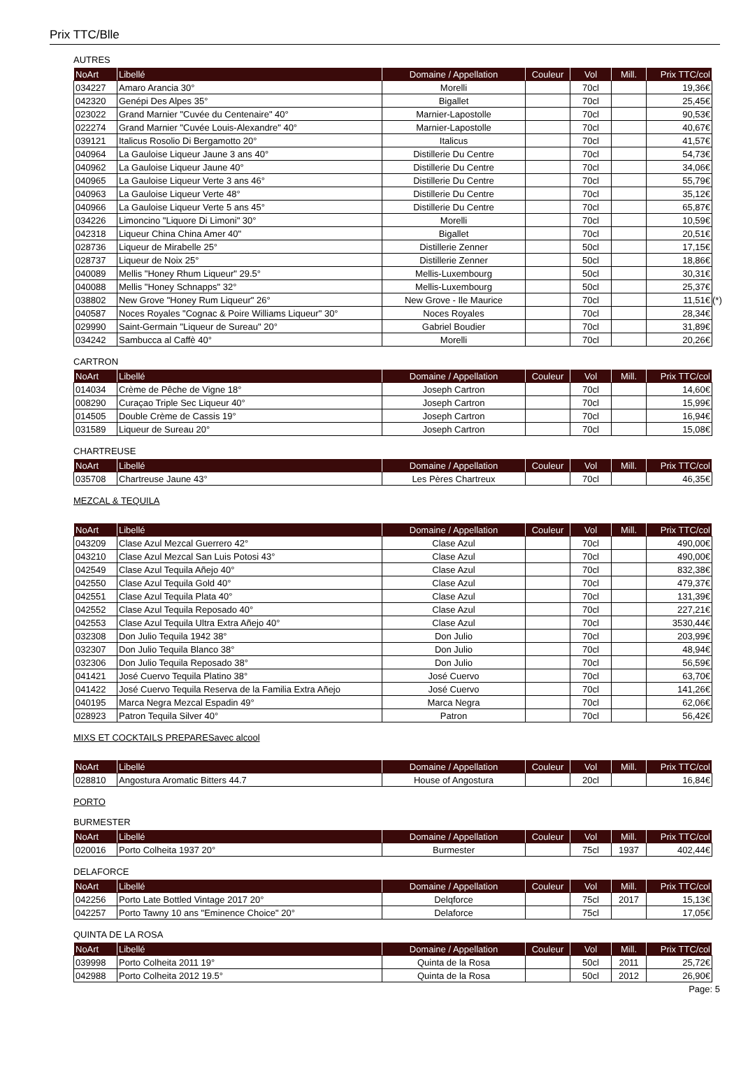Prix TTC/Blle
AUTRES
| NoArt | Libellé | Domaine / Appellation | Couleur | Vol | Mill. | Prix TTC/col |
| --- | --- | --- | --- | --- | --- | --- |
| 034227 | Amaro Arancia 30° | Morelli | | 70cl | | 19,36€ |
| 042320 | Genépi Des Alpes 35° | Bigallet | | 70cl | | 25,45€ |
| 023022 | Grand Marnier "Cuvée du Centenaire" 40° | Marnier-Lapostolle | | 70cl | | 90,53€ |
| 022274 | Grand Marnier "Cuvée Louis-Alexandre" 40° | Marnier-Lapostolle | | 70cl | | 40,67€ |
| 039121 | Italicus Rosolio Di Bergamotto 20° | Italicus | | 70cl | | 41,57€ |
| 040964 | La Gauloise Liqueur Jaune 3 ans 40° | Distillerie Du Centre | | 70cl | | 54,73€ |
| 040962 | La Gauloise Liqueur Jaune 40° | Distillerie Du Centre | | 70cl | | 34,06€ |
| 040965 | La Gauloise Liqueur Verte 3 ans 46° | Distillerie Du Centre | | 70cl | | 55,79€ |
| 040963 | La Gauloise Liqueur Verte 48° | Distillerie Du Centre | | 70cl | | 35,12€ |
| 040966 | La Gauloise Liqueur Verte 5 ans 45° | Distillerie Du Centre | | 70cl | | 65,87€ |
| 034226 | Limoncino "Liquore Di Limoni" 30° | Morelli | | 70cl | | 10,59€ |
| 042318 | Liqueur China China Amer 40" | Bigallet | | 70cl | | 20,51€ |
| 028736 | Liqueur de Mirabelle 25° | Distillerie Zenner | | 50cl | | 17,15€ |
| 028737 | Liqueur de Noix 25° | Distillerie Zenner | | 50cl | | 18,86€ |
| 040089 | Mellis "Honey Rhum Liqueur" 29.5° | Mellis-Luxembourg | | 50cl | | 30,31€ |
| 040088 | Mellis "Honey Schnapps" 32° | Mellis-Luxembourg | | 50cl | | 25,37€ |
| 038802 | New Grove "Honey Rum Liqueur" 26° | New Grove - Ile Maurice | | 70cl | | 11,51€ (*) |
| 040587 | Noces Royales "Cognac & Poire Williams Liqueur" 30° | Noces Royales | | 70cl | | 28,34€ |
| 029990 | Saint-Germain "Liqueur de Sureau" 20° | Gabriel Boudier | | 70cl | | 31,89€ |
| 034242 | Sambucca al Caffè 40° | Morelli | | 70cl | | 20,26€ |
CARTRON
| NoArt | Libellé | Domaine / Appellation | Couleur | Vol | Mill. | Prix TTC/col |
| --- | --- | --- | --- | --- | --- | --- |
| 014034 | Crème de Pêche de Vigne 18° | Joseph Cartron | | 70cl | | 14,60€ |
| 008290 | Curaçao Triple Sec Liqueur 40° | Joseph Cartron | | 70cl | | 15,99€ |
| 014505 | Double Crème de Cassis 19° | Joseph Cartron | | 70cl | | 16,94€ |
| 031589 | Liqueur de Sureau 20° | Joseph Cartron | | 70cl | | 15,08€ |
CHARTREUSE
| NoArt | Libellé | Domaine / Appellation | Couleur | Vol | Mill. | Prix TTC/col |
| --- | --- | --- | --- | --- | --- | --- |
| 035708 | Chartreuse Jaune 43° | Les Pères Chartreux | | 70cl | | 46,35€ |
MEZCAL & TEQUILA
| NoArt | Libellé | Domaine / Appellation | Couleur | Vol | Mill. | Prix TTC/col |
| --- | --- | --- | --- | --- | --- | --- |
| 043209 | Clase Azul Mezcal Guerrero 42° | Clase Azul | | 70cl | | 490,00€ |
| 043210 | Clase Azul Mezcal San Luis Potosi 43° | Clase Azul | | 70cl | | 490,00€ |
| 042549 | Clase Azul Tequila Añejo 40° | Clase Azul | | 70cl | | 832,38€ |
| 042550 | Clase Azul Tequila Gold 40° | Clase Azul | | 70cl | | 479,37€ |
| 042551 | Clase Azul Tequila Plata 40° | Clase Azul | | 70cl | | 131,39€ |
| 042552 | Clase Azul Tequila Reposado 40° | Clase Azul | | 70cl | | 227,21€ |
| 042553 | Clase Azul Tequila Ultra Extra Añejo 40° | Clase Azul | | 70cl | | 3530,44€ |
| 032308 | Don Julio Tequila 1942 38° | Don Julio | | 70cl | | 203,99€ |
| 032307 | Don Julio Tequila Blanco 38° | Don Julio | | 70cl | | 48,94€ |
| 032306 | Don Julio Tequila Reposado 38° | Don Julio | | 70cl | | 56,59€ |
| 041421 | José Cuervo Tequila Platino 38° | José Cuervo | | 70cl | | 63,70€ |
| 041422 | José Cuervo Tequila Reserva de la Familia Extra Añejo | José Cuervo | | 70cl | | 141,26€ |
| 040195 | Marca Negra Mezcal Espadin 49° | Marca Negra | | 70cl | | 62,06€ |
| 028923 | Patron Tequila Silver 40° | Patron | | 70cl | | 56,42€ |
MIXS ET COCKTAILS PREPARESavec alcool
| NoArt | Libellé | Domaine / Appellation | Couleur | Vol | Mill. | Prix TTC/col |
| --- | --- | --- | --- | --- | --- | --- |
| 028810 | Angostura Aromatic Bitters 44.7 | House of Angostura | | 20cl | | 16,84€ |
PORTO
BURMESTER
| NoArt | Libellé | Domaine / Appellation | Couleur | Vol | Mill. | Prix TTC/col |
| --- | --- | --- | --- | --- | --- | --- |
| 020016 | Porto Colheita 1937 20° | Burmester | | 75cl | 1937 | 402,44€ |
DELAFORCE
| NoArt | Libellé | Domaine / Appellation | Couleur | Vol | Mill. | Prix TTC/col |
| --- | --- | --- | --- | --- | --- | --- |
| 042256 | Porto Late Bottled Vintage 2017 20° | Delqforce | | 75cl | 2017 | 15,13€ |
| 042257 | Porto Tawny 10 ans "Eminence Choice" 20° | Delaforce | | 75cl | | 17,05€ |
QUINTA DE LA ROSA
| NoArt | Libellé | Domaine / Appellation | Couleur | Vol | Mill. | Prix TTC/col |
| --- | --- | --- | --- | --- | --- | --- |
| 039998 | Porto Colheita 2011 19° | Quinta de la Rosa | | 50cl | 2011 | 25,72€ |
| 042988 | Porto Colheita 2012 19.5° | Quinta de la Rosa | | 50cl | 2012 | 26,90€ |
Page: 5